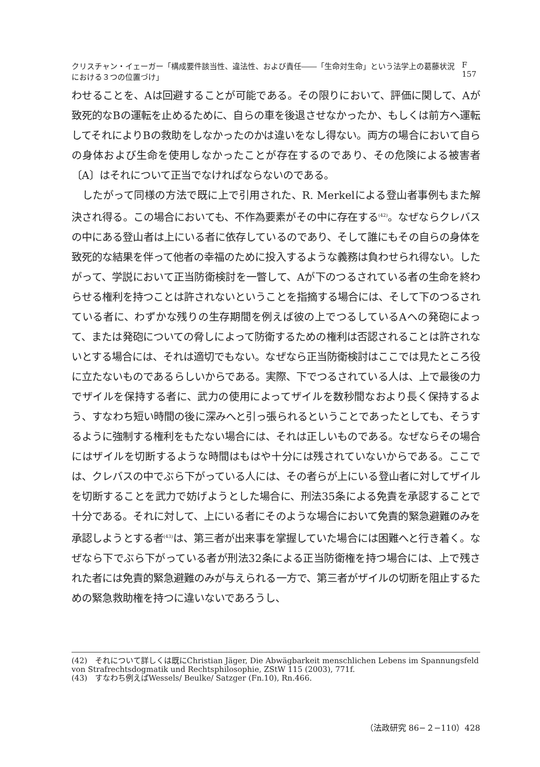クリスチャン・イェーガー「構成要件該当性、違法性、および責任――「生命対生命」という法学上の葛藤状況における３つの位置づけ」 F 157
わせることを、Aは回避することが可能である。その限りにおいて、評価に関して、Aが致死的なBの運転を止めるために、自らの車を後退させなかったか、もしくは前方へ運転してそれによりBの救助をしなかったのかは違いをなし得ない。両方の場合において自らの身体および生命を使用しなかったことが存在するのであり、その危険による被害者〔A〕はそれについて正当でなければならないのである。
　したがって同様の方法で既に上で引用された、R. Merkelによる登山者事例もまた解決され得る。この場合においても、不作為要素がその中に存在する<sup>(42)</sup>。なぜならクレバスの中にある登山者は上にいる者に依存しているのであり、そして誰にもその自らの身体を致死的な結果を伴って他者の幸福のために投入するような義務は負わせられ得ない。したがって、学説において正当防衛検討を一瞥して、Aが下のつるされている者の生命を終わらせる権利を持つことは許されないということを指摘する場合には、そして下のつるされている者に、わずかな残りの生存期間を例えば彼の上でつるしているAへの発砲によって、または発砲についての脅しによって防衛するための権利は否認されることは許されないとする場合には、それは適切でもない。なぜなら正当防衛検討はここでは見たところ役に立たないものであるらしいからである。実際、下でつるされている人は、上で最後の力でザイルを保持する者に、武力の使用によってザイルを数秒間なおより長く保持するよう、すなわち短い時間の後に深みへと引っ張られるということであったとしても、そうするように強制する権利をもたない場合には、それは正しいものである。なぜならその場合にはザイルを切断するような時間はもはや十分には残されていないからである。ここでは、クレバスの中でぶら下がっている人には、その者らが上にいる登山者に対してザイルを切断することを武力で妨げようとした場合に、刑法35条による免責を承認することで十分である。それに対して、上にいる者にそのような場合において免責的緊急避難のみを承認しようとする者<sup>(43)</sup>は、第三者が出来事を掌握していた場合には困難へと行き着く。なぜなら下でぶら下がっている者が刑法32条による正当防衛権を持つ場合には、上で残された者には免責的緊急避難のみが与えられる一方で、第三者がザイルの切断を阻止するための緊急救助権を持つに違いないであろうし、
(42)　それについて詳しくは既にChristian Jäger, Die Abwägbarkeit menschlichen Lebens im Spannungsfeld von Strafrechtsdogmatik und Rechtsphilosophie, ZStW 115 (2003), 771f.
(43)　すなわち例えばWessels/ Beulke/ Satzger (Fn.10), Rn.466.
（法政研究 86−２−110）428